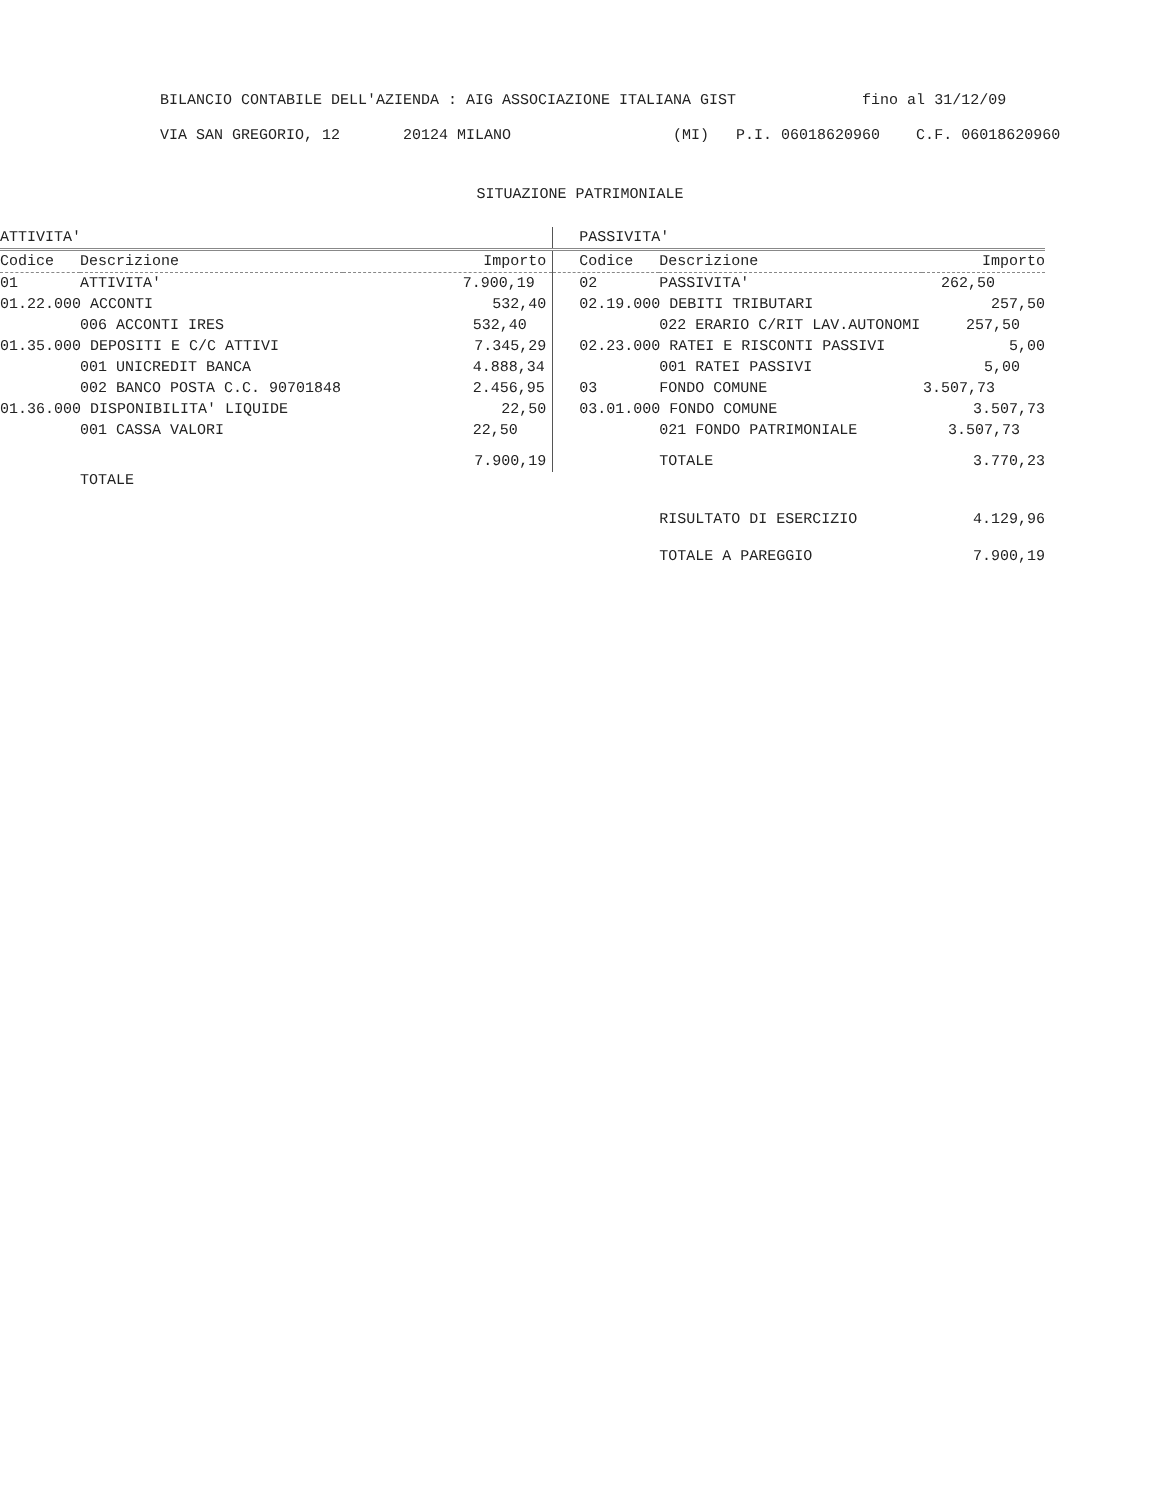BILANCIO CONTABILE DELL'AZIENDA : AIG ASSOCIAZIONE ITALIANA GIST fino al 31/12/09
VIA SAN GREGORIO, 12 20124 MILANO (MI) P.I. 06018620960 C.F. 06018620960
SITUAZIONE PATRIMONIALE
| ATTIVITA' | | | PASSIVITA' | | |
| Codice | Descrizione | Importo | Codice | Descrizione | Importo |
| 01 | ATTIVITA' | 7.900,19 | 02 | PASSIVITA' | 262,50 |
| 01.22.000 ACCONTI | | 532,40 | 02.19.000 DEBITI TRIBUTARI | | 257,50 |
| | 006 ACCONTI IRES | 532,40 | | 022 ERARIO C/RIT LAV.AUTONOMI | 257,50 |
| 01.35.000 DEPOSITI E C/C ATTIVI | | 7.345,29 | 02.23.000 RATEI E RISCONTI PASSIVI | | 5,00 |
| | 001 UNICREDIT BANCA | 4.888,34 | | 001 RATEI PASSIVI | 5,00 |
| | 002 BANCO POSTA C.C. 90701848 | 2.456,95 | 03 | FONDO COMUNE | 3.507,73 |
| 01.36.000 DISPONIBILITA' LIQUIDE | | 22,50 | 03.01.000 FONDO COMUNE | | 3.507,73 |
| | 001 CASSA VALORI | 22,50 | | 021 FONDO PATRIMONIALE | 3.507,73 |
| | | 7.900,19 | | TOTALE | 3.770,23 |
| | TOTALE | | | | |
| | | | | RISULTATO DI ESERCIZIO | 4.129,96 |
| | | | | TOTALE A PAREGGIO | 7.900,19 |